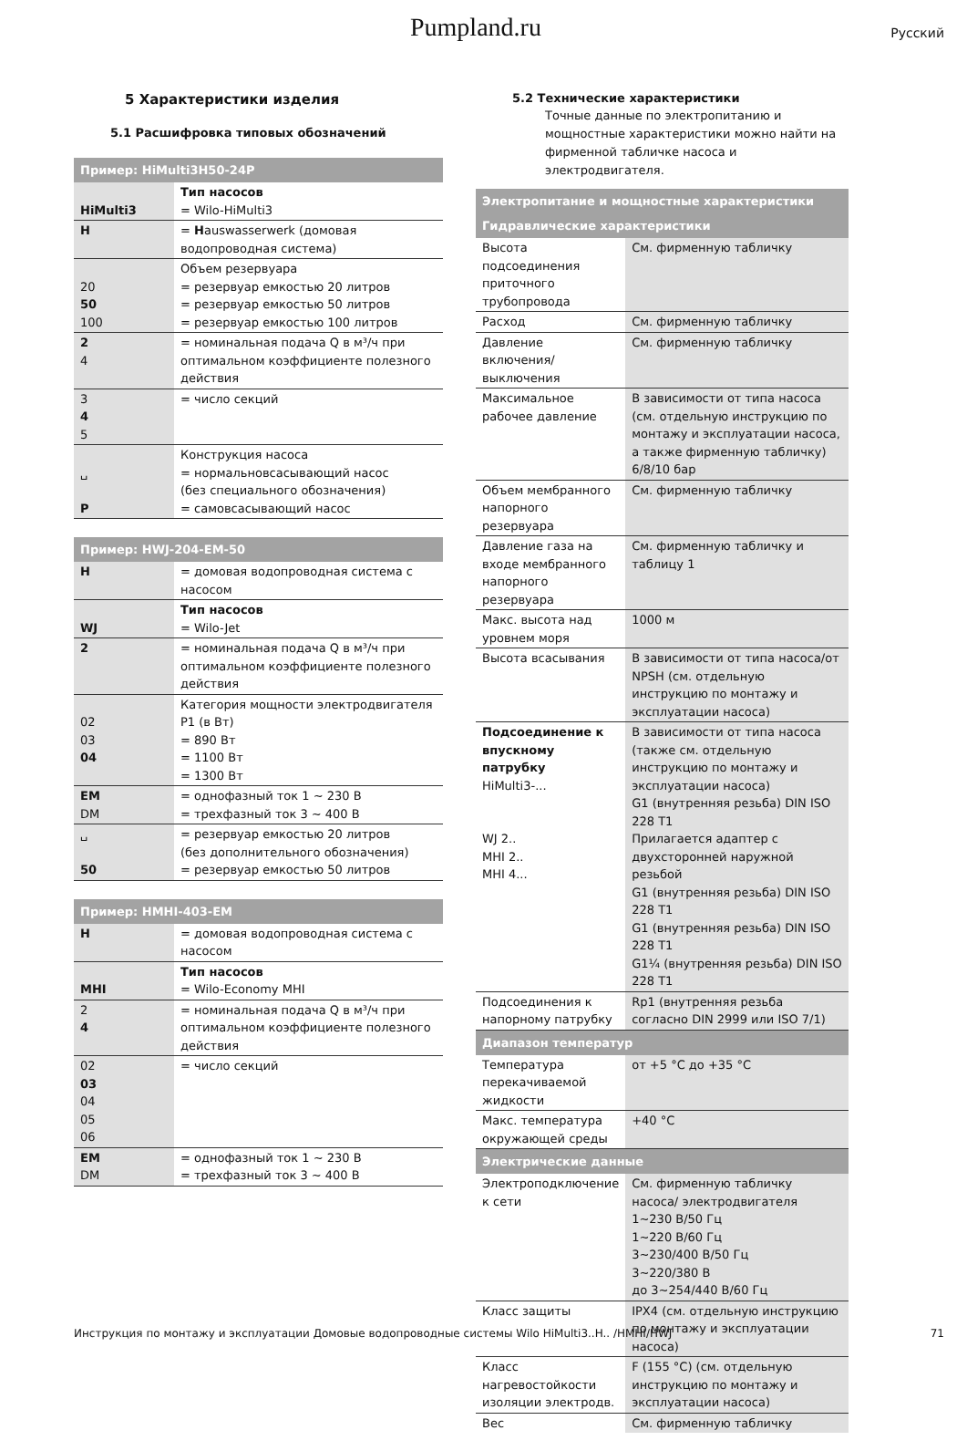Pumpland.ru Русский
5 Характеристики изделия
5.1 Расшифровка типовых обозначений
| Пример: HiMulti3H50-24P | |
| --- | --- |
| HiMulti3 | Тип насосов = Wilo-HiMulti3 |
| H | = H auswasserwerk (домовая водопроводная система) |
| 20 50 100 | Объем резервуара = резервуар емкостью 20 литров = резервуар емкостью 50 литров = резервуар емкостью 100 литров |
| 2 4 | = номинальная подача Q в м³/ч при оптимальном коэффициенте полезного действия |
| 3 4 5 | = число секций |
| ␣ P | Конструкция насоса = нормальновсасывающий насос (без специального обозначения) = самовсасывающий насос |
| Пример: HWJ-204-EM-50 | |
| --- | --- |
| H | = домовая водопроводная система с насосом |
| WJ | Тип насосов = Wilo-Jet |
| 2 | = номинальная подача Q в м³/ч при оптимальном коэффициенте полезного действия |
| 02 03 04 | Категория мощности электродвигателя P1 (в Вт) = 890 Вт = 1100 Вт = 1300 Вт |
| EM DM | = однофазный ток 1 ~ 230 В = трехфазный ток 3 ~ 400 В |
| ␣ 50 | = резервуар емкостью 20 литров (без дополнительного обозначения) = резервуар емкостью 50 литров |
| Пример: HMHI-403-EM | |
| --- | --- |
| H | = домовая водопроводная система с насосом |
| MHI | Тип насосов = Wilo-Economy MHI |
| 2 4 | = номинальная подача Q в м³/ч при оптимальном коэффициенте полезного действия |
| 02 03 04 05 06 | = число секций |
| EM DM | = однофазный ток 1 ~ 230 В = трехфазный ток 3 ~ 400 В |
5.2 Технические характеристики
Точные данные по электропитанию и мощностные характеристики можно найти на фирменной табличке насоса и электродвигателя.
| Электропитание и мощностные характеристики | |
| --- | --- |
| Гидравлические характеристики | |
| Высота подсоединения приточного трубопровода | См. фирменную табличку |
| Расход | См. фирменную табличку |
| Давление включения/выключения | См. фирменную табличку |
| Максимальное рабочее давление | В зависимости от типа насоса (см. отдельную инструкцию по монтажу и эксплуатации насоса, а также фирменную табличку) 6/8/10 бар |
| Объем мембранного напорного резервуара | См. фирменную табличку |
| Давление газа на входе мембранного напорного резервуара | См. фирменную табличку и таблицу 1 |
| Макс. высота над уровнем моря | 1000 м |
| Высота всасывания | В зависимости от типа насоса/от NPSH (см. отдельную инструкцию по монтажу и эксплуатации насоса) |
| Подсоединение к впускному патрубку HiMulti3-... WJ 2.. MHI 2.. MHI 4... | В зависимости от типа насоса (также см. отдельную инструкцию по монтажу и эксплуатации насоса) G1 (внутренняя резьба) DIN ISO 228 T1 Прилагается адаптер с двухсторонней наружной резьбой G1 (внутренняя резьба) DIN ISO 228 T1 G1 (внутренняя резьба) DIN ISO 228 T1 G1¼ (внутренняя резьба) DIN ISO 228 T1 |
| Подсоединения к напорному патрубку | Rp1 (внутренняя резьба согласно DIN 2999 или ISO 7/1) |
| Диапазон температур | |
| Температура перекачиваемой жидкости | от +5 °C до +35 °C |
| Макс. температура окружающей среды | +40 °C |
| Электрические данные | |
| Электроподключение к сети | См. фирменную табличку насоса/ электродвигателя 1~230 В/50 Гц 1~220 В/60 Гц 3~230/400 В/50 Гц 3~220/380 В до 3~254/440 В/60 Гц |
| Класс защиты | IPX4 (см. отдельную инструкцию по монтажу и эксплуатации насоса) |
| Класс нагревостойкости изоляции электродв. | F (155 °C) (см. отдельную инструкцию по монтажу и эксплуатации насоса) |
| Вес | См. фирменную табличку |
Инструкция по монтажу и эксплуатации Домовые водопроводные системы Wilo HiMulti3..H.. /HMHI/HWJ 71